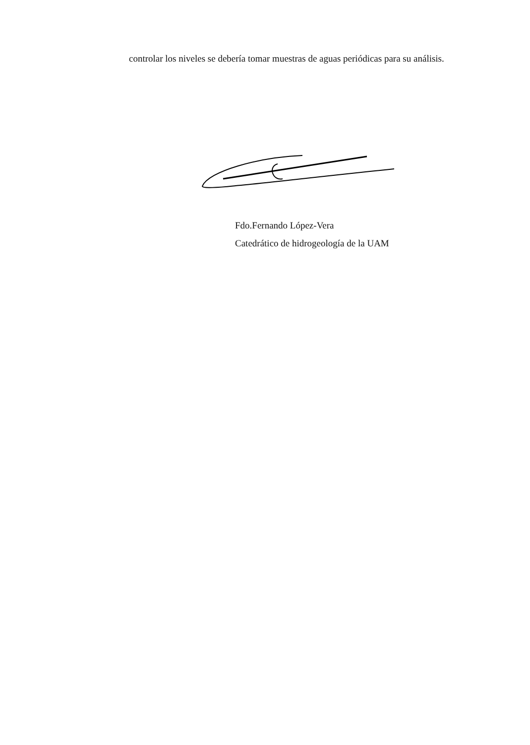controlar los niveles se debería tomar muestras de aguas periódicas para su análisis.
Fdo.Fernando López-Vera
Catedrático de hidrogeología de la UAM